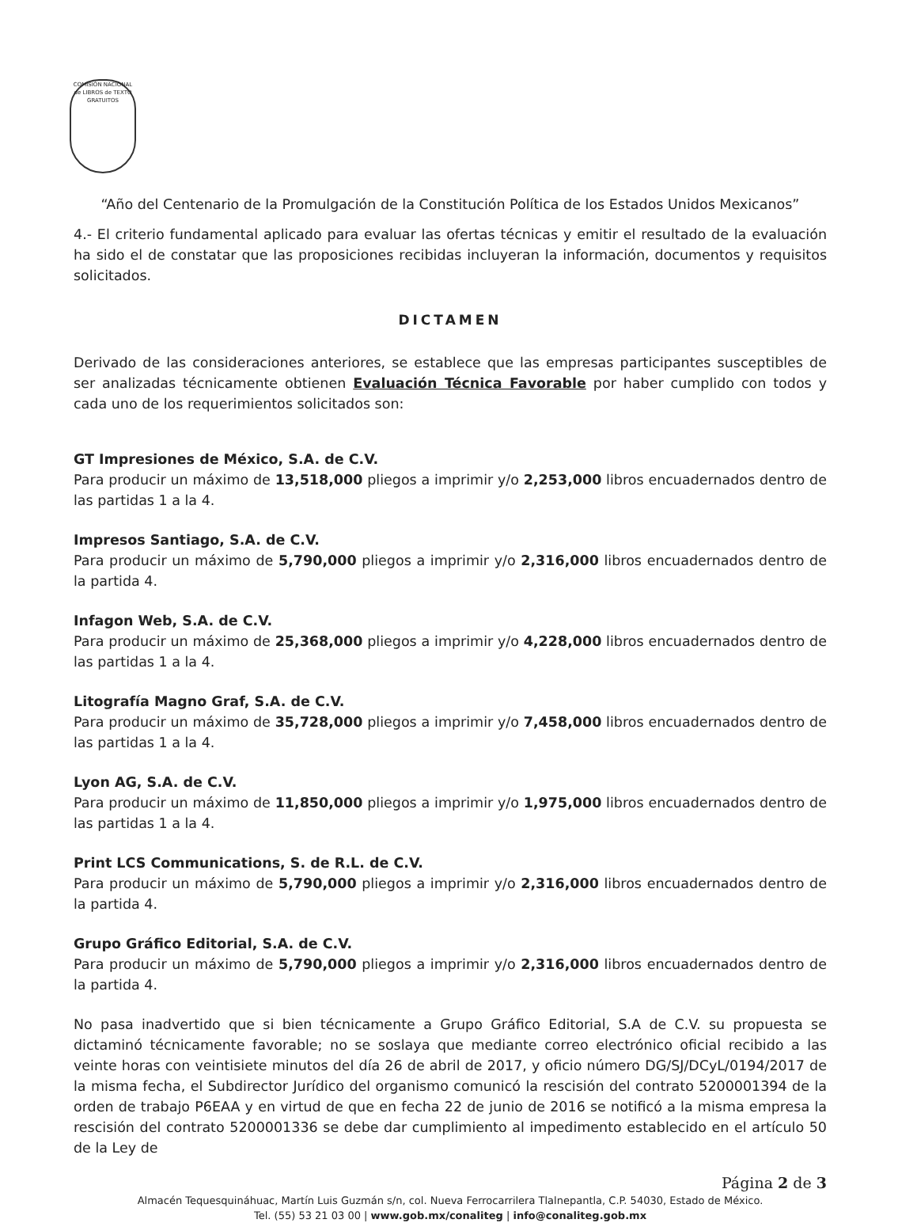COMISIÓN NACIONAL de LIBROS de TEXTO GRATUITOS
“Año del Centenario de la Promulgación de la Constitución Política de los Estados Unidos Mexicanos”
4.- El criterio fundamental aplicado para evaluar las ofertas técnicas y emitir el resultado de la evaluación ha sido el de constatar que las proposiciones recibidas incluyeran la información, documentos y requisitos solicitados.
DICTAMEN
Derivado de las consideraciones anteriores, se establece que las empresas participantes susceptibles de ser analizadas técnicamente obtienen Evaluación Técnica Favorable por haber cumplido con todos y cada uno de los requerimientos solicitados son:
GT Impresiones de México, S.A. de C.V.
Para producir un máximo de 13,518,000 pliegos a imprimir y/o 2,253,000 libros encuadernados dentro de las partidas 1 a la 4.
Impresos Santiago, S.A. de C.V.
Para producir un máximo de 5,790,000 pliegos a imprimir y/o 2,316,000 libros encuadernados dentro de la partida 4.
Infagon Web, S.A. de C.V.
Para producir un máximo de 25,368,000 pliegos a imprimir y/o 4,228,000 libros encuadernados dentro de las partidas 1 a la 4.
Litografía Magno Graf, S.A. de C.V.
Para producir un máximo de 35,728,000 pliegos a imprimir y/o 7,458,000 libros encuadernados dentro de las partidas 1 a la 4.
Lyon AG, S.A. de C.V.
Para producir un máximo de 11,850,000 pliegos a imprimir y/o 1,975,000 libros encuadernados dentro de las partidas 1 a la 4.
Print LCS Communications, S. de R.L. de C.V.
Para producir un máximo de 5,790,000 pliegos a imprimir y/o 2,316,000 libros encuadernados dentro de la partida 4.
Grupo Gráfico Editorial, S.A. de C.V.
Para producir un máximo de 5,790,000 pliegos a imprimir y/o 2,316,000 libros encuadernados dentro de la partida 4.
No pasa inadvertido que si bien técnicamente a Grupo Gráfico Editorial, S.A de C.V. su propuesta se dictaminó técnicamente favorable; no se soslaya que mediante correo electrónico oficial recibido a las veinte horas con veintisiete minutos del día 26 de abril de 2017, y oficio número DG/SJ/DCyL/0194/2017 de la misma fecha, el Subdirector Jurídico del organismo comunicó la rescisión del contrato 5200001394 de la orden de trabajo P6EAA y en virtud de que en fecha 22 de junio de 2016 se notificó a la misma empresa la rescisión del contrato 5200001336 se debe dar cumplimiento al impedimento establecido en el artículo 50 de la Ley de
Página 2 de 3
Almacén Tequesquináhuac, Martín Luis Guzmán s/n, col. Nueva Ferrocarrilera Tlalnepantla, C.P. 54030, Estado de México.
Tel. (55) 53 21 03 00 | www.gob.mx/conaliteg | info@conaliteg.gob.mx